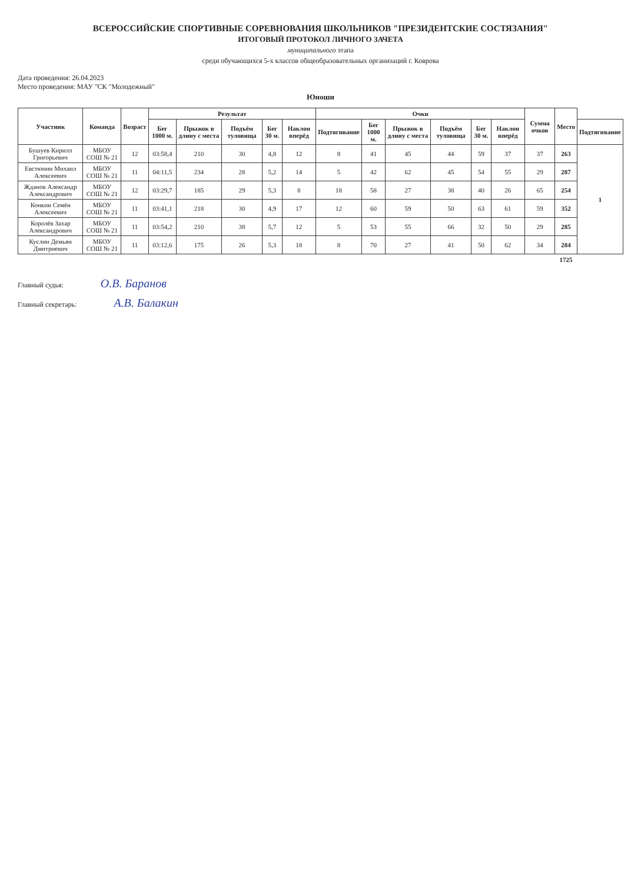ВСЕРОССИЙСКИЕ СПОРТИВНЫЕ СОРЕВНОВАНИЯ ШКОЛЬНИКОВ "ПРЕЗИДЕНТСКИЕ СОСТЯЗАНИЯ"
ИТОГОВЫЙ ПРОТОКОЛ ЛИЧНОГО ЗАЧЕТА
муниципального этапа
среди обучающихся 5-х классов общеобразовательных организаций г. Коврова
Дата проведения: 26.04.2023
Место проведения: МАУ "СК "Молодежный"
Юноши
| Участник | Команда | Возраст | Результат | | | | | Очки | | | | | | Сумма очков | Место | |
| --- | --- | --- | --- | --- | --- | --- | --- | --- | --- | --- | --- | --- | --- | --- | --- | --- |
| | | | Бег 1000 м. | Прыжок в длину с места | Подъём туловища | Бег 30 м. | Наклон вперёд | Подтягивание | Бег 1000 м. | Прыжок в длину с места | Подъём туловища | Бег 30 м. | Наклон вперёд | | | Подтягивание |
| Бушуев Кирилл Григорьевич | МБОУ СОШ № 21 | 12 | 03:58,4 | 210 | 30 | 4,8 | 12 | 8 | 41 | 45 | 44 | 59 | 37 | 37 | 263 | 1 |
| Евстюнин Михаил Алексеевич | МБОУ СОШ № 21 | 11 | 04:11,5 | 234 | 28 | 5,2 | 14 | 5 | 42 | 62 | 45 | 54 | 55 | 29 | 287 | |
| Жданов Александр Александрович | МБОУ СОШ № 21 | 12 | 03:29,7 | 185 | 29 | 5,3 | 8 | 18 | 58 | 27 | 38 | 40 | 26 | 65 | 254 | |
| Конкин Семён Алексеевич | МБОУ СОШ № 21 | 11 | 03:41,1 | 218 | 30 | 4,9 | 17 | 12 | 60 | 59 | 50 | 63 | 61 | 59 | 352 | |
| Королёв Захар Александрович | МБОУ СОШ № 21 | 11 | 03:54,2 | 210 | 38 | 5,7 | 12 | 5 | 53 | 55 | 66 | 32 | 50 | 29 | 285 | |
| Куслин Демьян Дмитриевич | МБОУ СОШ № 21 | 11 | 03:12,6 | 175 | 26 | 5,3 | 18 | 8 | 70 | 27 | 41 | 50 | 62 | 34 | 284 | |
| | | | | | | | | | | | | | | | 1725 | |
Главный судья: О.В. Баранов
Главный секретарь: А.В. Балакин